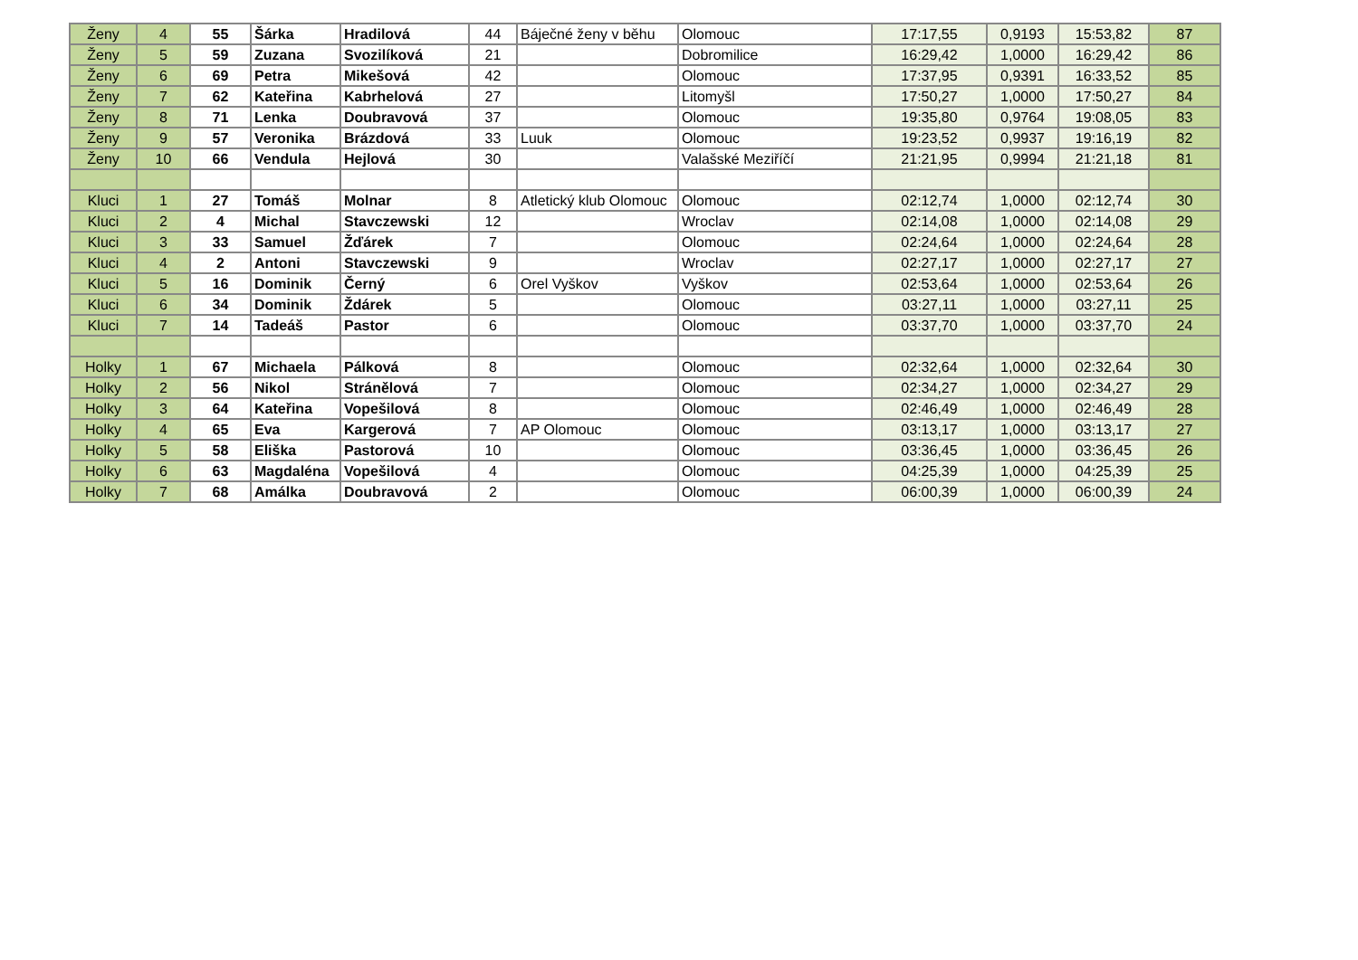| Ženy | 4 | 55 | Šárka | Hradilová | 44 | Báječné ženy v běhu | Olomouc | 17:17,55 | 0,9193 | 15:53,82 | 87 |
| Ženy | 5 | 59 | Zuzana | Svozilíková | 21 | | Dobromilice | 16:29,42 | 1,0000 | 16:29,42 | 86 |
| Ženy | 6 | 69 | Petra | Mikešová | 42 | | Olomouc | 17:37,95 | 0,9391 | 16:33,52 | 85 |
| Ženy | 7 | 62 | Kateřina | Kabrhelová | 27 | | Litomyšl | 17:50,27 | 1,0000 | 17:50,27 | 84 |
| Ženy | 8 | 71 | Lenka | Doubravová | 37 | | Olomouc | 19:35,80 | 0,9764 | 19:08,05 | 83 |
| Ženy | 9 | 57 | Veronika | Brázdová | 33 | Luuk | Olomouc | 19:23,52 | 0,9937 | 19:16,19 | 82 |
| Ženy | 10 | 66 | Vendula | Hejlová | 30 | | Valašské Meziříčí | 21:21,95 | 0,9994 | 21:21,18 | 81 |
| Kluci | 1 | 27 | Tomáš | Molnar | 8 | Atletický klub Olomouc | Olomouc | 02:12,74 | 1,0000 | 02:12,74 | 30 |
| Kluci | 2 | 4 | Michal | Stavczewski | 12 | | Wroclav | 02:14,08 | 1,0000 | 02:14,08 | 29 |
| Kluci | 3 | 33 | Samuel | Žďárek | 7 | | Olomouc | 02:24,64 | 1,0000 | 02:24,64 | 28 |
| Kluci | 4 | 2 | Antoni | Stavczewski | 9 | | Wroclav | 02:27,17 | 1,0000 | 02:27,17 | 27 |
| Kluci | 5 | 16 | Dominik | Černý | 6 | Orel Vyškov | Vyškov | 02:53,64 | 1,0000 | 02:53,64 | 26 |
| Kluci | 6 | 34 | Dominik | Ždárek | 5 | | Olomouc | 03:27,11 | 1,0000 | 03:27,11 | 25 |
| Kluci | 7 | 14 | Tadeáš | Pastor | 6 | | Olomouc | 03:37,70 | 1,0000 | 03:37,70 | 24 |
| Holky | 1 | 67 | Michaela | Pálková | 8 | | Olomouc | 02:32,64 | 1,0000 | 02:32,64 | 30 |
| Holky | 2 | 56 | Nikol | Stránělová | 7 | | Olomouc | 02:34,27 | 1,0000 | 02:34,27 | 29 |
| Holky | 3 | 64 | Kateřina | Vopešilová | 8 | | Olomouc | 02:46,49 | 1,0000 | 02:46,49 | 28 |
| Holky | 4 | 65 | Eva | Kargerová | 7 | AP Olomouc | Olomouc | 03:13,17 | 1,0000 | 03:13,17 | 27 |
| Holky | 5 | 58 | Eliška | Pastorová | 10 | | Olomouc | 03:36,45 | 1,0000 | 03:36,45 | 26 |
| Holky | 6 | 63 | Magdaléna | Vopešilová | 4 | | Olomouc | 04:25,39 | 1,0000 | 04:25,39 | 25 |
| Holky | 7 | 68 | Amálka | Doubravová | 2 | | Olomouc | 06:00,39 | 1,0000 | 06:00,39 | 24 |